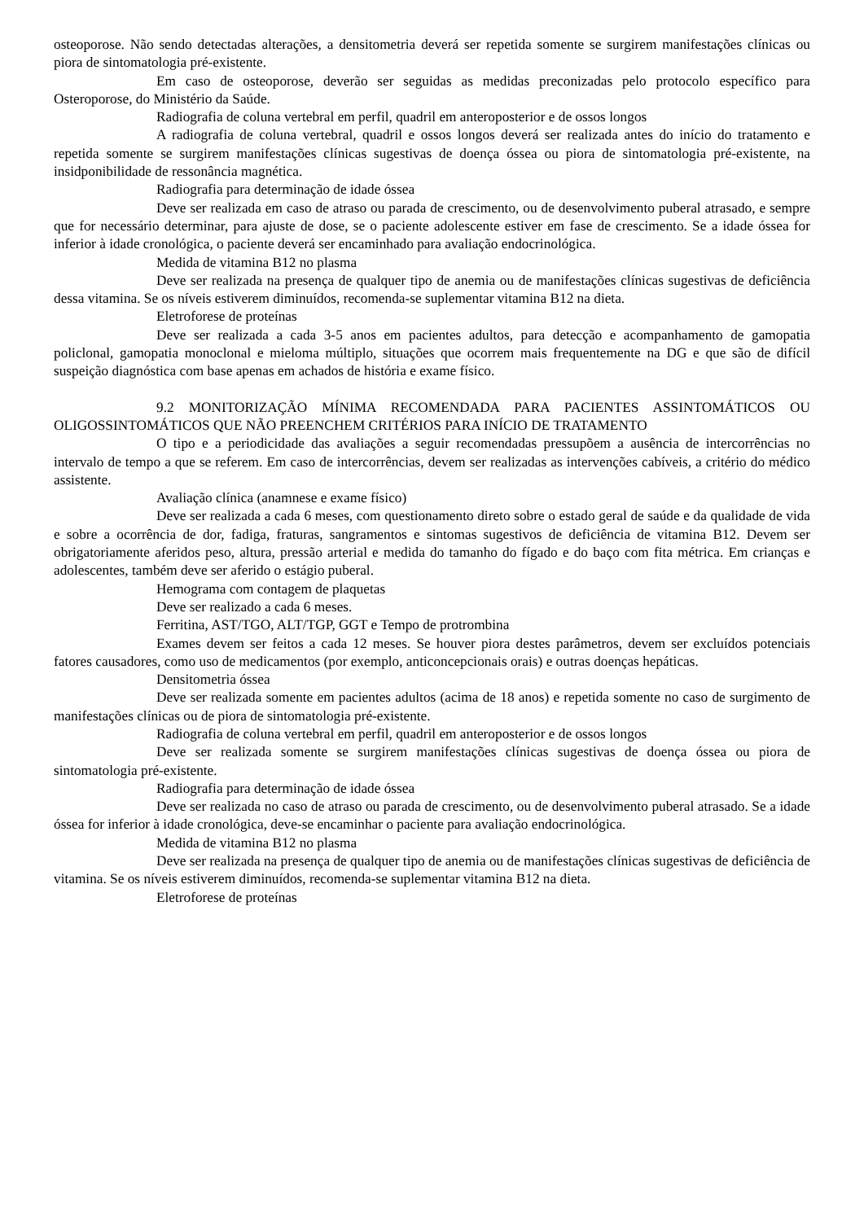osteoporose. Não sendo detectadas alterações, a densitometria deverá ser repetida somente se surgirem manifestações clínicas ou piora de sintomatologia pré-existente.
Em caso de osteoporose, deverão ser seguidas as medidas preconizadas pelo protocolo específico para Osteroporose, do Ministério da Saúde.
Radiografia de coluna vertebral em perfil, quadril em anteroposterior e de ossos longos
A radiografia de coluna vertebral, quadril e ossos longos deverá ser realizada antes do início do tratamento e repetida somente se surgirem manifestações clínicas sugestivas de doença óssea ou piora de sintomatologia pré-existente, na insidponibilidade de ressonância magnética.
Radiografia para determinação de idade óssea
Deve ser realizada em caso de atraso ou parada de crescimento, ou de desenvolvimento puberal atrasado, e sempre que for necessário determinar, para ajuste de dose, se o paciente adolescente estiver em fase de crescimento. Se a idade óssea for inferior à idade cronológica, o paciente deverá ser encaminhado para avaliação endocrinológica.
Medida de vitamina B12 no plasma
Deve ser realizada na presença de qualquer tipo de anemia ou de manifestações clínicas sugestivas de deficiência dessa vitamina. Se os níveis estiverem diminuídos, recomenda-se suplementar vitamina B12 na dieta.
Eletroforese de proteínas
Deve ser realizada a cada 3-5 anos em pacientes adultos, para detecção e acompanhamento de gamopatia policlonal, gamopatia monoclonal e mieloma múltiplo, situações que ocorrem mais frequentemente na DG e que são de difícil suspeição diagnóstica com base apenas em achados de história e exame físico.
9.2 MONITORIZAÇÃO MÍNIMA RECOMENDADA PARA PACIENTES ASSINTOMÁTICOS OU OLIGOSSINTOMÁTICOS QUE NÃO PREENCHEM CRITÉRIOS PARA INÍCIO DE TRATAMENTO
O tipo e a periodicidade das avaliações a seguir recomendadas pressupõem a ausência de intercorrências no intervalo de tempo a que se referem. Em caso de intercorrências, devem ser realizadas as intervenções cabíveis, a critério do médico assistente.
Avaliação clínica (anamnese e exame físico)
Deve ser realizada a cada 6 meses, com questionamento direto sobre o estado geral de saúde e da qualidade de vida e sobre a ocorrência de dor, fadiga, fraturas, sangramentos e sintomas sugestivos de deficiência de vitamina B12. Devem ser obrigatoriamente aferidos peso, altura, pressão arterial e medida do tamanho do fígado e do baço com fita métrica. Em crianças e adolescentes, também deve ser aferido o estágio puberal.
Hemograma com contagem de plaquetas
Deve ser realizado a cada 6 meses.
Ferritina, AST/TGO, ALT/TGP, GGT e Tempo de protrombina
Exames devem ser feitos a cada 12 meses. Se houver piora destes parâmetros, devem ser excluídos potenciais fatores causadores, como uso de medicamentos (por exemplo, anticoncepcionais orais) e outras doenças hepáticas.
Densitometria óssea
Deve ser realizada somente em pacientes adultos (acima de 18 anos) e repetida somente no caso de surgimento de manifestações clínicas ou de piora de sintomatologia pré-existente.
Radiografia de coluna vertebral em perfil, quadril em anteroposterior e de ossos longos
Deve ser realizada somente se surgirem manifestações clínicas sugestivas de doença óssea ou piora de sintomatologia pré-existente.
Radiografia para determinação de idade óssea
Deve ser realizada no caso de atraso ou parada de crescimento, ou de desenvolvimento puberal atrasado. Se a idade óssea for inferior à idade cronológica, deve-se encaminhar o paciente para avaliação endocrinológica.
Medida de vitamina B12 no plasma
Deve ser realizada na presença de qualquer tipo de anemia ou de manifestações clínicas sugestivas de deficiência de vitamina. Se os níveis estiverem diminuídos, recomenda-se suplementar vitamina B12 na dieta.
Eletroforese de proteínas